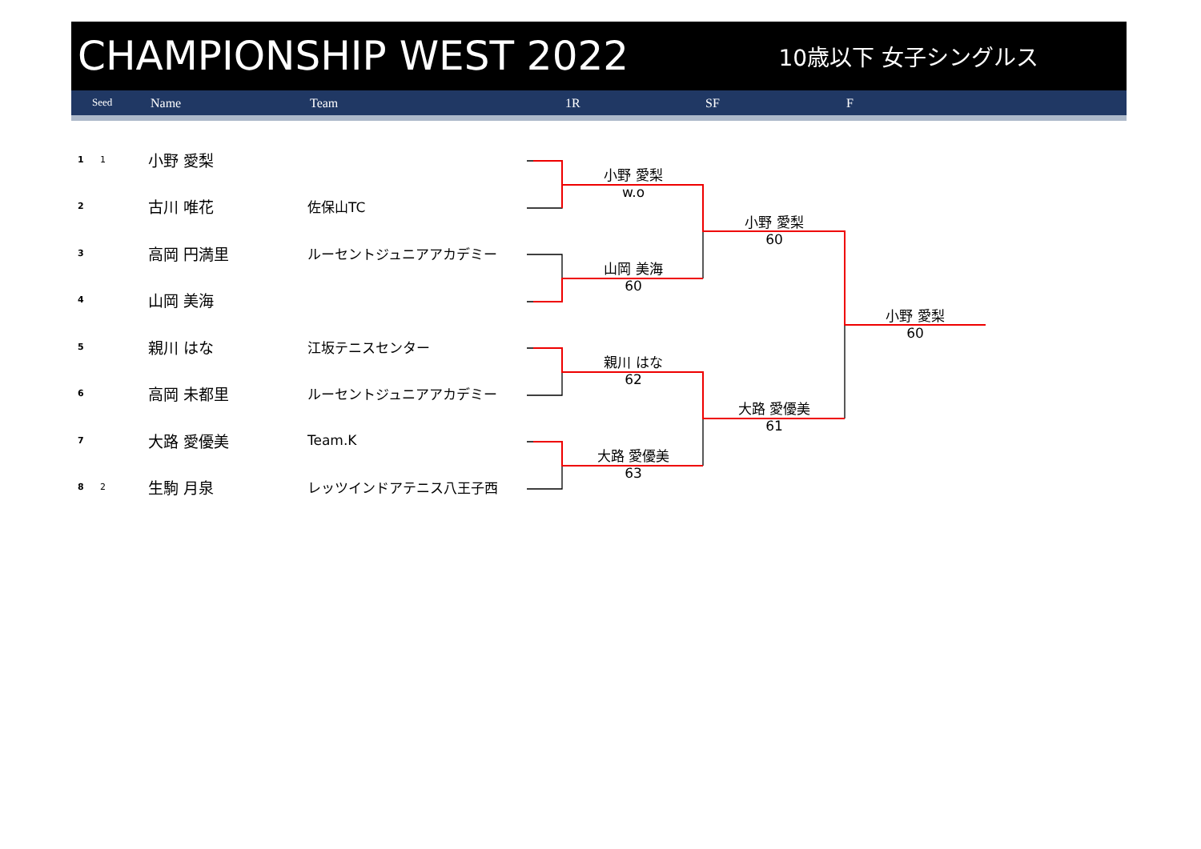CHAMPIONSHIP WEST 2022
10歳以下 女子シングルス
Seed Name Team 1R SF F
| 1 | 1 | 小野 愛梨 | |
| 2 | | 古川 唯花 | 佐保山TC |
| 3 | | 高岡 円満里 | ルーセントジュニアアカデミー |
| 4 | | 山岡 美海 | |
| 5 | | 親川 はな | 江坂テニスセンター |
| 6 | | 高岡 未都里 | ルーセントジュニアアカデミー |
| 7 | | 大路 愛優美 | Team.K |
| 8 | 2 | 生駒 月泉 | レッツインドアテニス八王子西 |
小野 愛梨
w.o
山岡 美海
60
親川 はな
62
大路 愛優美
63
小野 愛梨
60
大路 愛優美
61
小野 愛梨
60